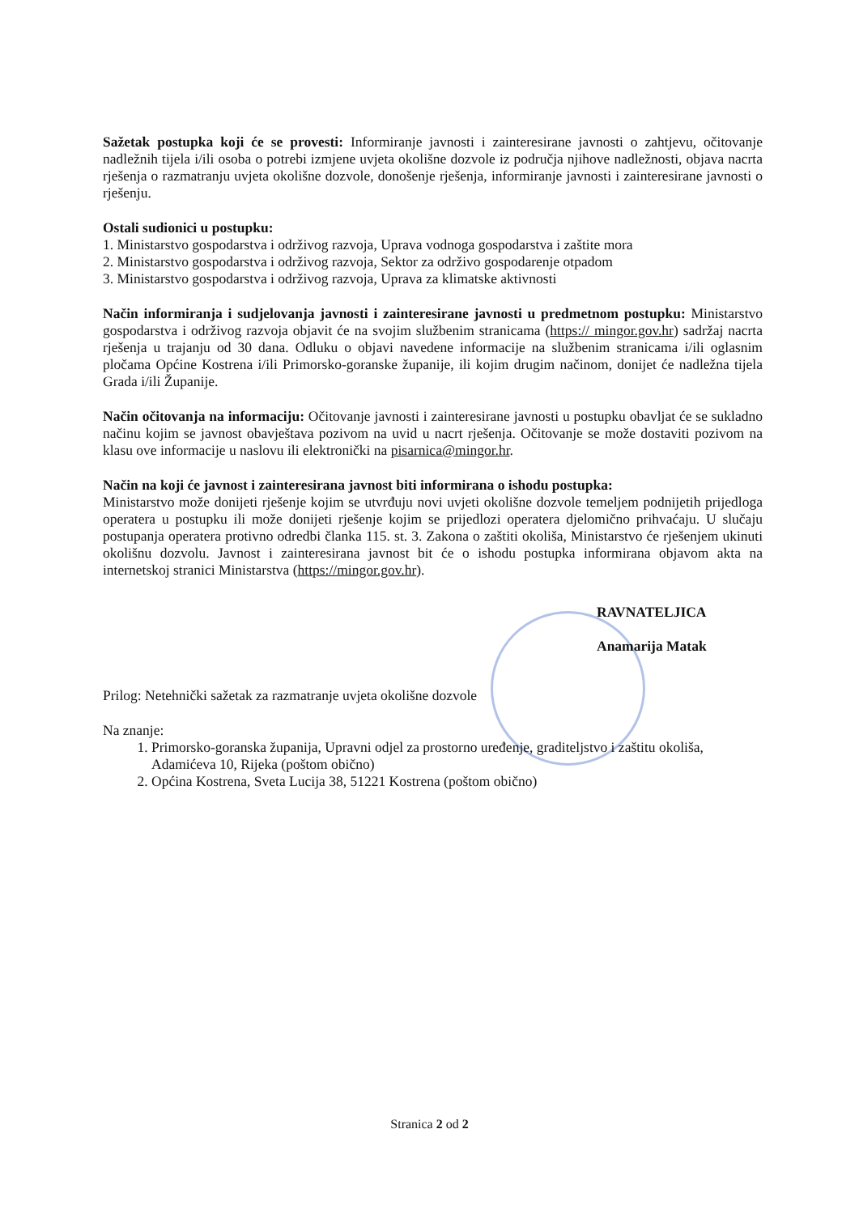Sažetak postupka koji će se provesti: Informiranje javnosti i zainteresirane javnosti o zahtjevu, očitovanje nadležnih tijela i/ili osoba o potrebi izmjene uvjeta okolišne dozvole iz područja njihove nadležnosti, objava nacrta rješenja o razmatranju uvjeta okolišne dozvole, donošenje rješenja, informiranje javnosti i zainteresirane javnosti o rješenju.
Ostali sudionici u postupku:
1. Ministarstvo gospodarstva i održivog razvoja, Uprava vodnoga gospodarstva i zaštite mora
2. Ministarstvo gospodarstva i održivog razvoja, Sektor za održivo gospodarenje otpadom
3. Ministarstvo gospodarstva i održivog razvoja, Uprava za klimatske aktivnosti
Način informiranja i sudjelovanja javnosti i zainteresirane javnosti u predmetnom postupku: Ministarstvo gospodarstva i održivog razvoja objavit će na svojim službenim stranicama (https:// mingor.gov.hr) sadržaj nacrta rješenja u trajanju od 30 dana. Odluku o objavi navedene informacije na službenim stranicama i/ili oglasnim pločama Općine Kostrena i/ili Primorsko-goranske županije, ili kojim drugim načinom, donijet će nadležna tijela Grada i/ili Županije.
Način očitovanja na informaciju: Očitovanje javnosti i zainteresirane javnosti u postupku obavljat će se sukladno načinu kojim se javnost obavještava pozivom na uvid u nacrt rješenja. Očitovanje se može dostaviti pozivom na klasu ove informacije u naslovu ili elektronički na pisarnica@mingor.hr.
Način na koji će javnost i zainteresirana javnost biti informirana o ishodu postupka:
Ministarstvo može donijeti rješenje kojim se utvrđuju novi uvjeti okolišne dozvole temeljem podnijetih prijedloga operatera u postupku ili može donijeti rješenje kojim se prijedlozi operatera djelomično prihvaćaju. U slučaju postupanja operatera protivno odredbi članka 115. st. 3. Zakona o zaštiti okoliša, Ministarstvo će rješenjem ukinuti okolišnu dozvolu. Javnost i zainteresirana javnost bit će o ishodu postupka informirana objavom akta na internetskoj stranici Ministarstva (https://mingor.gov.hr).
RAVNATELJICA
Anamarija Matak
Prilog: Netehnički sažetak za razmatranje uvjeta okolišne dozvole
Na znanje:
1. Primorsko-goranska županija, Upravni odjel za prostorno uređenje, graditeljstvo i zaštitu okoliša, Adamićeva 10, Rijeka (poštom obično)
2. Općina Kostrena, Sveta Lucija 38, 51221 Kostrena (poštom obično)
Stranica 2 od 2